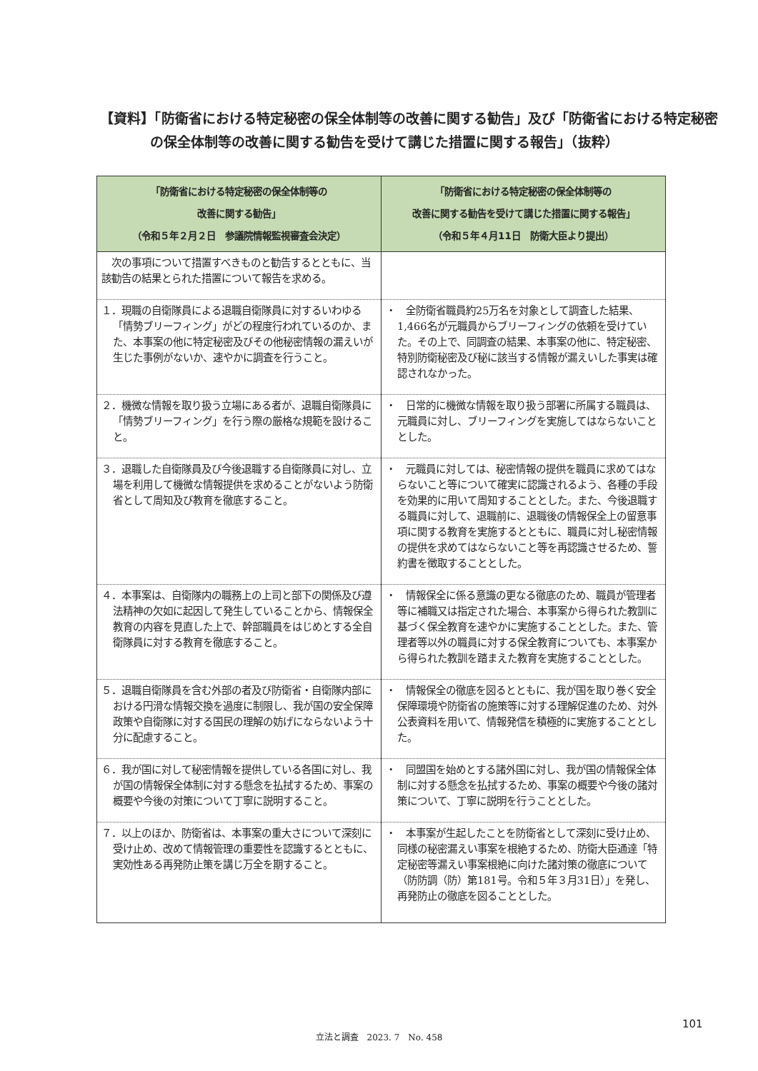【資料】「防衛省における特定秘密の保全体制等の改善に関する勧告」及び「防衛省における特定秘密の保全体制等の改善に関する勧告を受けて講じた措置に関する報告」（抜粋）
| 「防衛省における特定秘密の保全体制等の 改善に関する勧告」 （令和５年２月２日 参議院情報監視審査会決定） | 「防衛省における特定秘密の保全体制等の 改善に関する勧告を受けて講じた措置に関する報告」 （令和５年４月11日 防衛大臣より提出） |
| --- | --- |
| 次の事項について措置すべきものと勧告するとともに、当該勧告の結果とられた措置について報告を求める。 | |
| １．現職の自衛隊員による退職自衛隊員に対するいわゆる「情勢ブリーフィング」がどの程度行われているのか、また、本事案の他に特定秘密及びその他秘密情報の漏えいが生じた事例がないか、速やかに調査を行うこと。 | ・ 全防衛省職員約25万名を対象として調査した結果、1,466名が元職員からブリーフィングの依頼を受けていた。その上で、同調査の結果、本事案の他に、特定秘密、特別防衛秘密及び秘に該当する情報が漏えいした事実は確認されなかった。 |
| ２．機微な情報を取り扱う立場にある者が、退職自衛隊員に「情勢ブリーフィング」を行う際の厳格な規範を設けること。 | ・ 日常的に機微な情報を取り扱う部署に所属する職員は、元職員に対し、ブリーフィングを実施してはならないこととした。 |
| ３．退職した自衛隊員及び今後退職する自衛隊員に対し、立場を利用して機微な情報提供を求めることがないよう防衛省として周知及び教育を徹底すること。 | ・ 元職員に対しては、秘密情報の提供を職員に求めてはならないこと等について確実に認識されるよう、各種の手段を効果的に用いて周知することとした。また、今後退職する職員に対して、退職前に、退職後の情報保全上の留意事項に関する教育を実施するとともに、職員に対し秘密情報の提供を求めてはならないこと等を再認識させるため、誓約書を徴取することとした。 |
| ４．本事案は、自衛隊内の職務上の上司と部下の関係及び遵法精神の欠如に起因して発生していることから、情報保全教育の内容を見直した上で、幹部職員をはじめとする全自衛隊員に対する教育を徹底すること。 | ・ 情報保全に係る意識の更なる徹底のため、職員が管理者等に補職又は指定された場合、本事案から得られた教訓に基づく保全教育を速やかに実施することとした。また、管理者等以外の職員に対する保全教育についても、本事案から得られた教訓を踏まえた教育を実施することとした。 |
| ５．退職自衛隊員を含む外部の者及び防衛省・自衛隊内部における円滑な情報交換を過度に制限し、我が国の安全保障政策や自衛隊に対する国民の理解の妨げにならないよう十分に配慮すること。 | ・ 情報保全の徹底を図るとともに、我が国を取り巻く安全保障環境や防衛省の施策等に対する理解促進のため、対外公表資料を用いて、情報発信を積極的に実施することとした。 |
| ６．我が国に対して秘密情報を提供している各国に対し、我が国の情報保全体制に対する懸念を払拭するため、事案の概要や今後の対策について丁寧に説明すること。 | ・ 同盟国を始めとする諸外国に対し、我が国の情報保全体制に対する懸念を払拭するため、事案の概要や今後の諸対策について、丁寧に説明を行うこととした。 |
| ７．以上のほか、防衛省は、本事案の重大さについて深刻に受け止め、改めて情報管理の重要性を認識するとともに、実効性ある再発防止策を講じ万全を期すること。 | ・ 本事案が生起したことを防衛省として深刻に受け止め、同様の秘密漏えい事案を根絶するため、防衛大臣通達「特定秘密等漏えい事案根絶に向けた諸対策の徹底について（防防調（防）第181号。令和５年３月31日）」を発し、再発防止の徹底を図ることとした。 |
101
立法と調査　2023. 7　No. 458